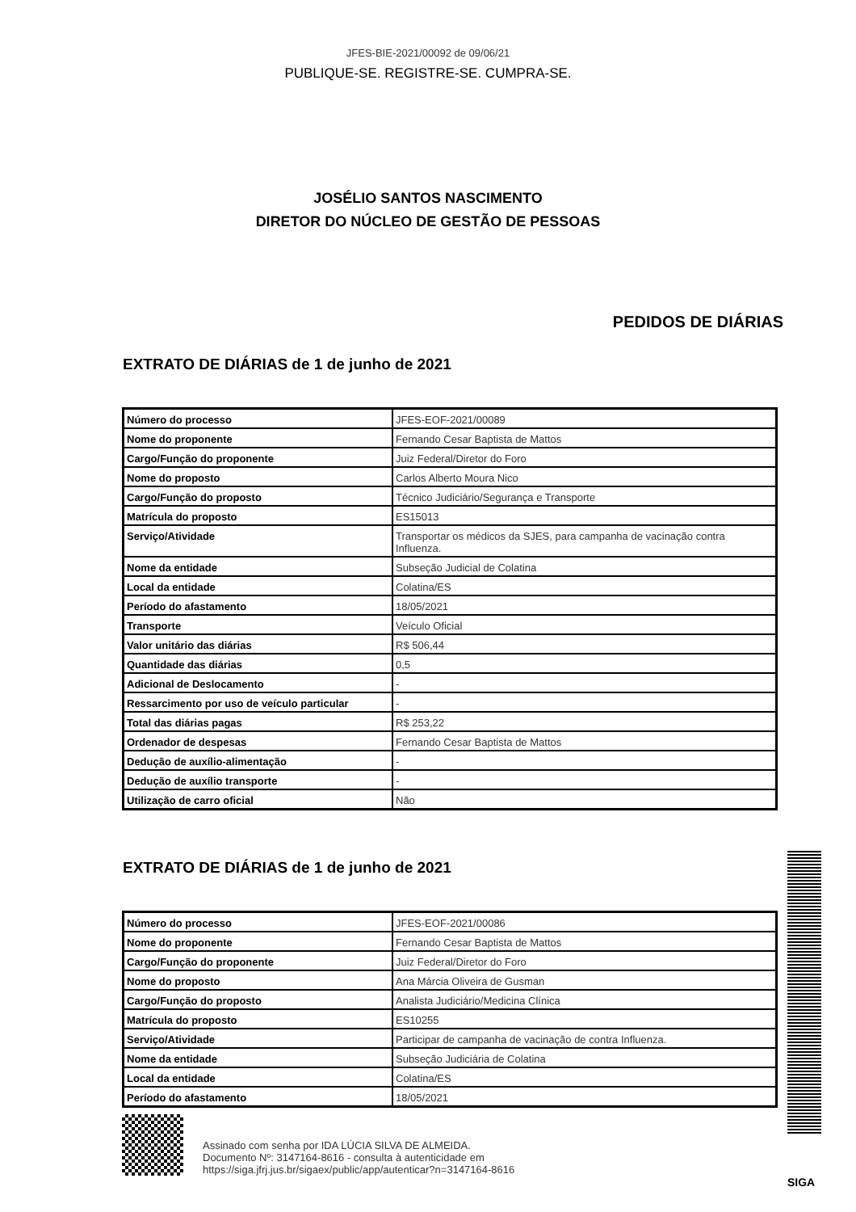JFES-BIE-2021/00092 de 09/06/21
PUBLIQUE-SE. REGISTRE-SE. CUMPRA-SE.
JOSÉLIO SANTOS NASCIMENTO
DIRETOR DO NÚCLEO DE GESTÃO DE PESSOAS
PEDIDOS DE DIÁRIAS
EXTRATO DE DIÁRIAS de 1 de junho de 2021
| Número do processo | JFES-EOF-2021/00089 |
| Nome do proponente | Fernando Cesar Baptista de Mattos |
| Cargo/Função do proponente | Juiz Federal/Diretor do Foro |
| Nome do proposto | Carlos Alberto Moura Nico |
| Cargo/Função do proposto | Técnico Judiciário/Segurança e Transporte |
| Matrícula do proposto | ES15013 |
| Serviço/Atividade | Transportar os médicos da SJES, para campanha de vacinação contra Influenza. |
| Nome da entidade | Subseção Judicial de Colatina |
| Local da entidade | Colatina/ES |
| Período do afastamento | 18/05/2021 |
| Transporte | Veículo Oficial |
| Valor unitário das diárias | R$ 506,44 |
| Quantidade das diárias | 0,5 |
| Adicional de Deslocamento | - |
| Ressarcimento por uso de veículo particular | - |
| Total das diárias pagas | R$ 253,22 |
| Ordenador de despesas | Fernando Cesar Baptista de Mattos |
| Dedução de auxílio-alimentação | - |
| Dedução de auxílio transporte | - |
| Utilização de carro oficial | Não |
EXTRATO DE DIÁRIAS de 1 de junho de 2021
| Número do processo | JFES-EOF-2021/00086 |
| Nome do proponente | Fernando Cesar Baptista de Mattos |
| Cargo/Função do proponente | Juiz Federal/Diretor do Foro |
| Nome do proposto | Ana Márcia Oliveira de Gusman |
| Cargo/Função do proposto | Analista Judiciário/Medicina Clínica |
| Matrícula do proposto | ES10255 |
| Serviço/Atividade | Participar de campanha de vacinação de contra Influenza. |
| Nome da entidade | Subseção Judiciária de Colatina |
| Local da entidade | Colatina/ES |
| Período do afastamento | 18/05/2021 |
Assinado com senha por IDA LÚCIA SILVA DE ALMEIDA.
Documento Nº: 3147164-8616 - consulta à autenticidade em
https://siga.jfrj.jus.br/sigaex/public/app/autenticar?n=3147164-8616
SIGA